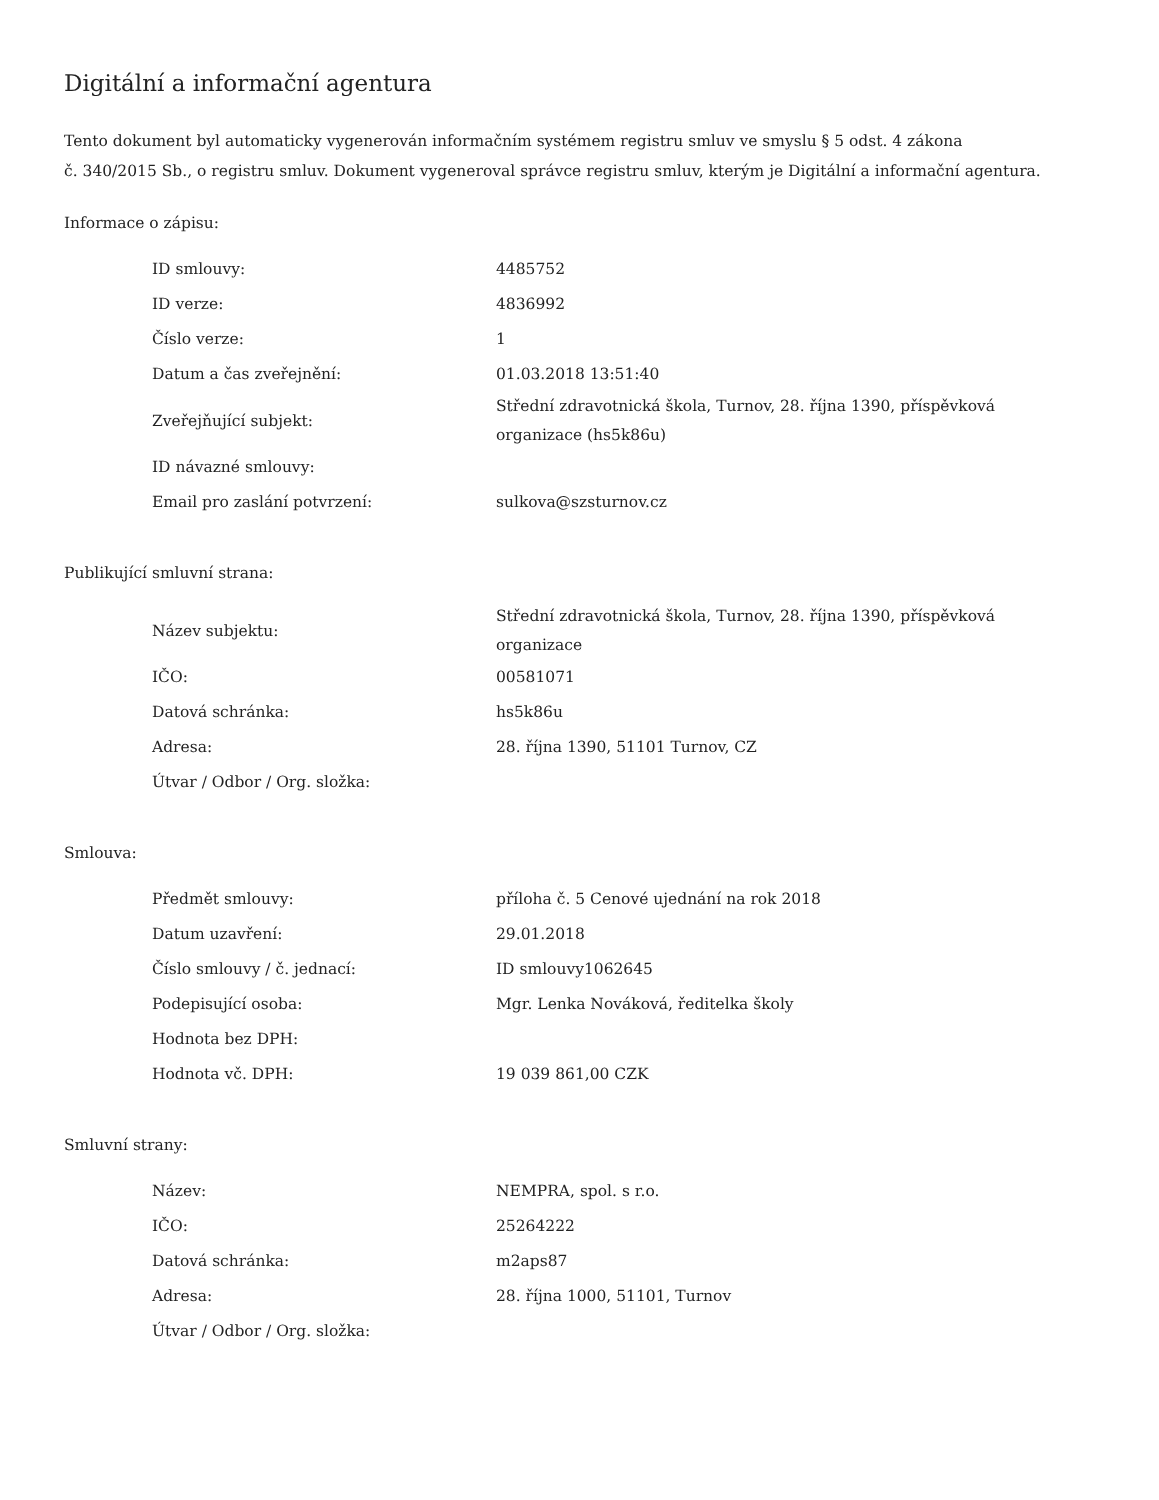Digitální a informační agentura
Tento dokument byl automaticky vygenerován informačním systémem registru smluv ve smyslu § 5 odst. 4 zákona
č. 340/2015 Sb., o registru smluv. Dokument vygeneroval správce registru smluv, kterým je Digitální a informační agentura.
Informace o zápisu:
| ID smlouvy: | 4485752 |
| ID verze: | 4836992 |
| Číslo verze: | 1 |
| Datum a čas zveřejnění: | 01.03.2018 13:51:40 |
| Zveřejňující subjekt: | Střední zdravotnická škola, Turnov, 28. října 1390, příspěvková organizace (hs5k86u) |
| ID návazné smlouvy: | |
| Email pro zaslání potvrzení: | sulkova@szsturnov.cz |
Publikující smluvní strana:
| Název subjektu: | Střední zdravotnická škola, Turnov, 28. října 1390, příspěvková organizace |
| IČO: | 00581071 |
| Datová schránka: | hs5k86u |
| Adresa: | 28. října 1390, 51101 Turnov, CZ |
| Útvar / Odbor / Org. složka: | |
Smlouva:
| Předmět smlouvy: | příloha č. 5 Cenové ujednání na rok 2018 |
| Datum uzavření: | 29.01.2018 |
| Číslo smlouvy / č. jednací: | ID smlouvy1062645 |
| Podepisující osoba: | Mgr. Lenka Nováková, ředitelka školy |
| Hodnota bez DPH: | |
| Hodnota vč. DPH: | 19 039 861,00 CZK |
Smluvní strany:
| Název: | NEMPRA, spol. s r.o. |
| IČO: | 25264222 |
| Datová schránka: | m2aps87 |
| Adresa: | 28. října 1000, 51101, Turnov |
| Útvar / Odbor / Org. složka: | |